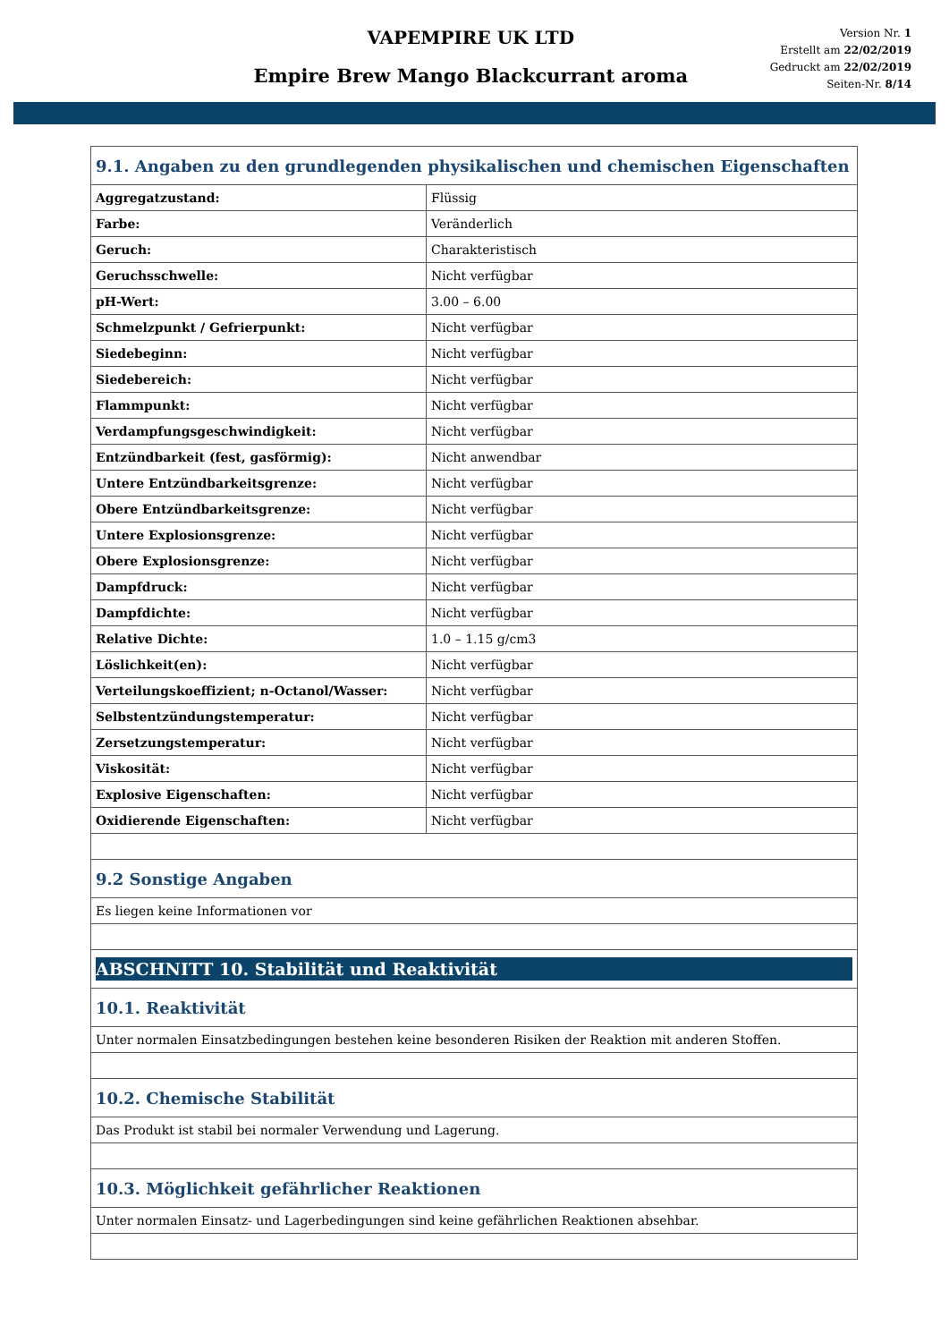VAPEMPIRE UK LTD
Empire Brew Mango Blackcurrant aroma
Version Nr. 1
Erstellt am 22/02/2019
Gedruckt am 22/02/2019
Seiten-Nr. 8/14
| 9.1. Angaben zu den grundlegenden physikalischen und chemischen Eigenschaften | |
| Aggregatzustand: | Flüssig |
| Farbe: | Veränderlich |
| Geruch: | Charakteristisch |
| Geruchsschwelle: | Nicht verfügbar |
| pH-Wert: | 3.00 – 6.00 |
| Schmelzpunkt / Gefrierpunkt: | Nicht verfügbar |
| Siedebeginn: | Nicht verfügbar |
| Siedebereich: | Nicht verfügbar |
| Flammpunkt: | Nicht verfügbar |
| Verdampfungsgeschwindigkeit: | Nicht verfügbar |
| Entzündbarkeit (fest, gasförmig): | Nicht anwendbar |
| Untere Entzündbarkeitsgrenze: | Nicht verfügbar |
| Obere Entzündbarkeitsgrenze: | Nicht verfügbar |
| Untere Explosionsgrenze: | Nicht verfügbar |
| Obere Explosionsgrenze: | Nicht verfügbar |
| Dampfdruck: | Nicht verfügbar |
| Dampfdichte: | Nicht verfügbar |
| Relative Dichte: | 1.0 – 1.15 g/cm3 |
| Löslichkeit(en): | Nicht verfügbar |
| Verteilungskoeffizient; n-Octanol/Wasser: | Nicht verfügbar |
| Selbstentzündungstemperatur: | Nicht verfügbar |
| Zersetzungstemperatur: | Nicht verfügbar |
| Viskosität: | Nicht verfügbar |
| Explosive Eigenschaften: | Nicht verfügbar |
| Oxidierende Eigenschaften: | Nicht verfügbar |
| 9.2 Sonstige Angaben | |
| Es liegen keine Informationen vor | |
| ABSCHNITT 10. Stabilität und Reaktivität | |
| 10.1. Reaktivität | |
| Unter normalen Einsatzbedingungen bestehen keine besonderen Risiken der Reaktion mit anderen Stoffen. | |
| 10.2. Chemische Stabilität | |
| Das Produkt ist stabil bei normaler Verwendung und Lagerung. | |
| 10.3. Möglichkeit gefährlicher Reaktionen | |
| Unter normalen Einsatz- und Lagerbedingungen sind keine gefährlichen Reaktionen absehbar. | |